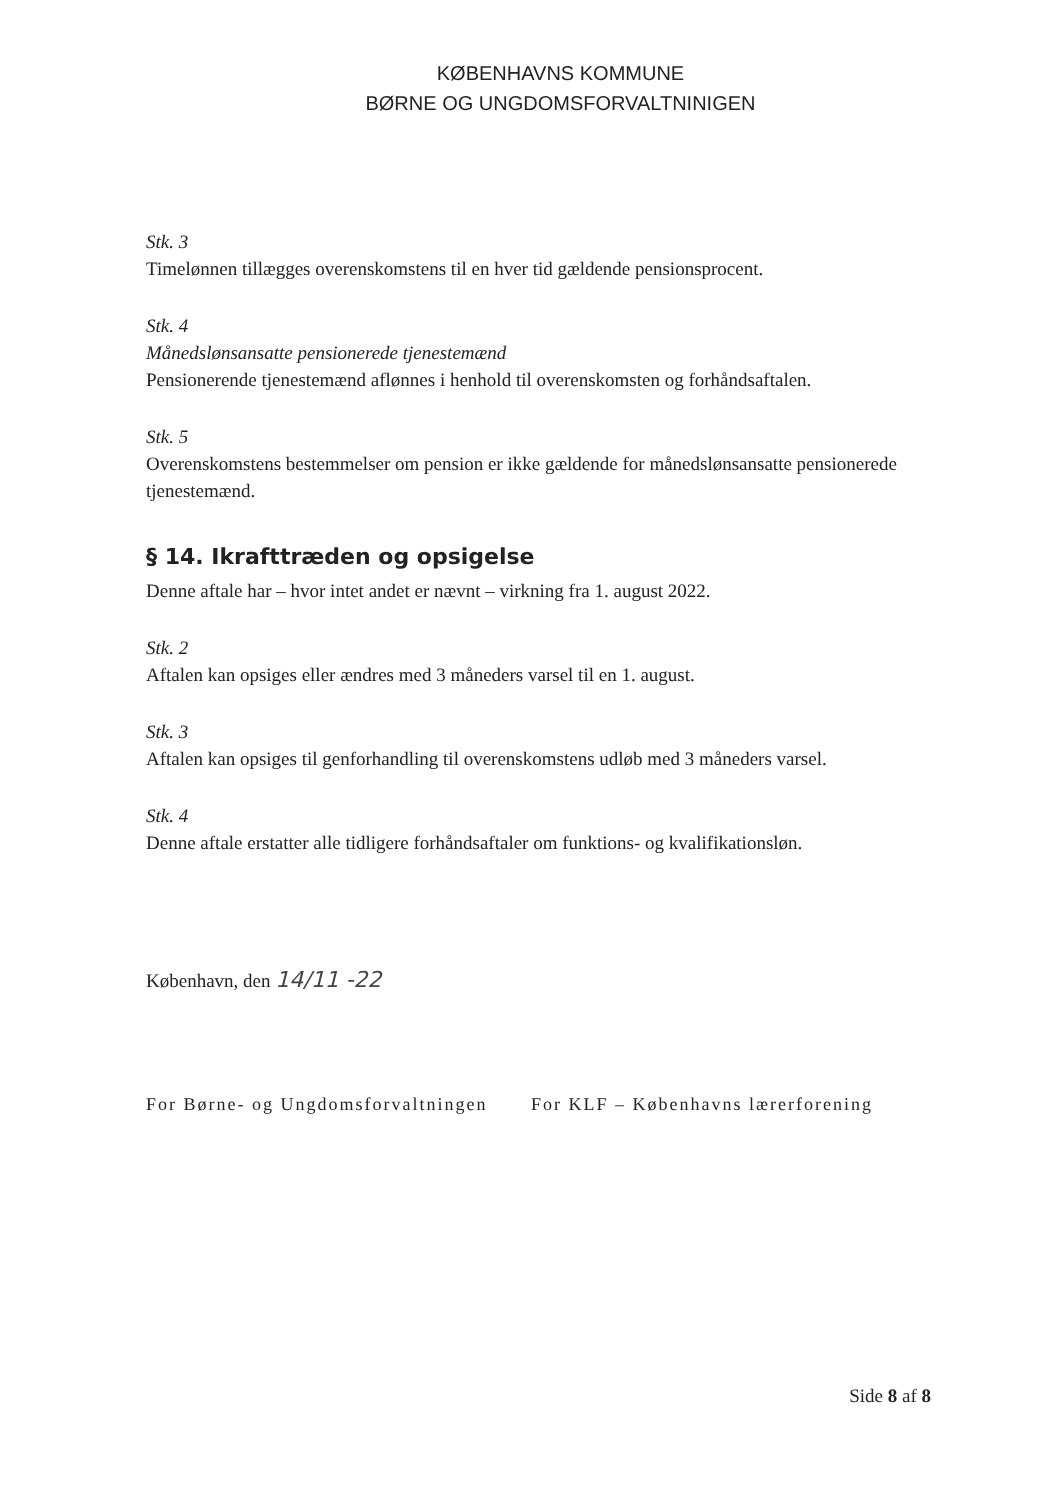KØBENHAVNS KOMMUNE
BØRNE OG UNGDOMSFORVALTNINIGEN
Stk. 3
Timelønnen tillægges overenskomstens til en hver tid gældende pensionsprocent.
Stk. 4
Månedslønsansatte pensionerede tjenestemænd
Pensionerende tjenestemænd aflønnes i henhold til overenskomsten og forhåndsaftalen.
Stk. 5
Overenskomstens bestemmelser om pension er ikke gældende for månedslønsansatte pensionerede tjenestemænd.
§ 14. Ikrafttræden og opsigelse
Denne aftale har – hvor intet andet er nævnt – virkning fra 1. august 2022.
Stk. 2
Aftalen kan opsiges eller ændres med 3 måneders varsel til en 1. august.
Stk. 3
Aftalen kan opsiges til genforhandling til overenskomstens udløb med 3 måneders varsel.
Stk. 4
Denne aftale erstatter alle tidligere forhåndsaftaler om funktions- og kvalifikationsløn.
København, den 14/11 -22
For Børne- og Ungdomsforvaltningen
For KLF – Københavns lærerforening
Side 8 af 8